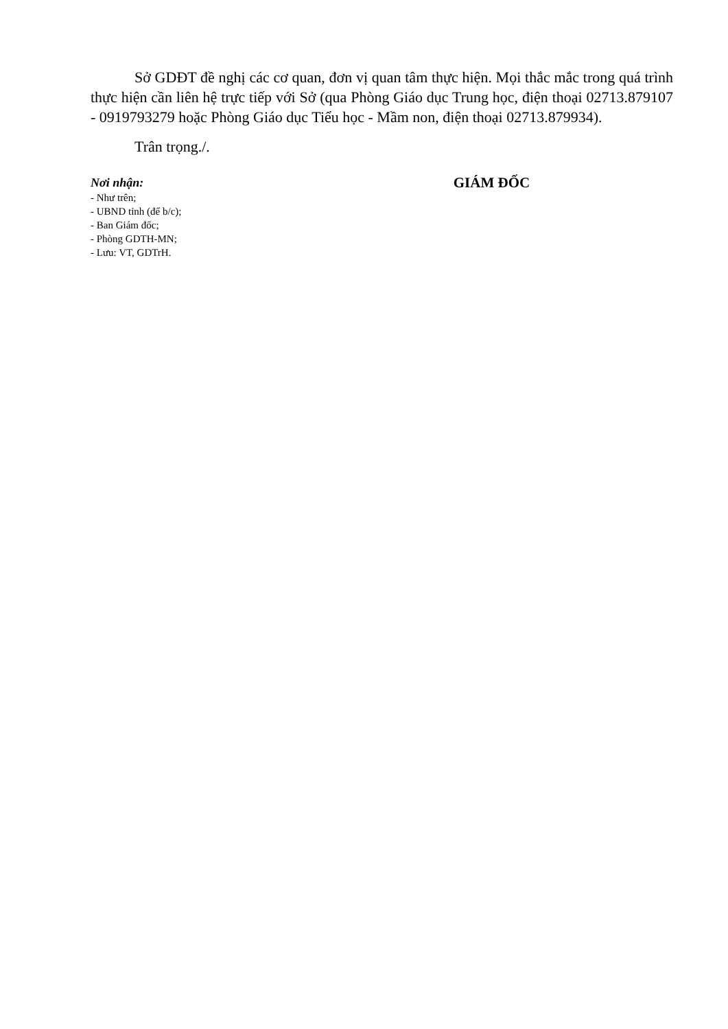Sở GDĐT đề nghị các cơ quan, đơn vị quan tâm thực hiện. Mọi thắc mắc trong quá trình thực hiện cần liên hệ trực tiếp với Sở (qua Phòng Giáo dục Trung học, điện thoại 02713.879107 - 0919793279 hoặc Phòng Giáo dục Tiểu học - Mầm non, điện thoại 02713.879934).
Trân trọng./.
Nơi nhận:
- Như trên;
- UBND tỉnh (để b/c);
- Ban Giám đốc;
- Phòng GDTH-MN;
- Lưu: VT, GDTrH.
GIÁM ĐỐC